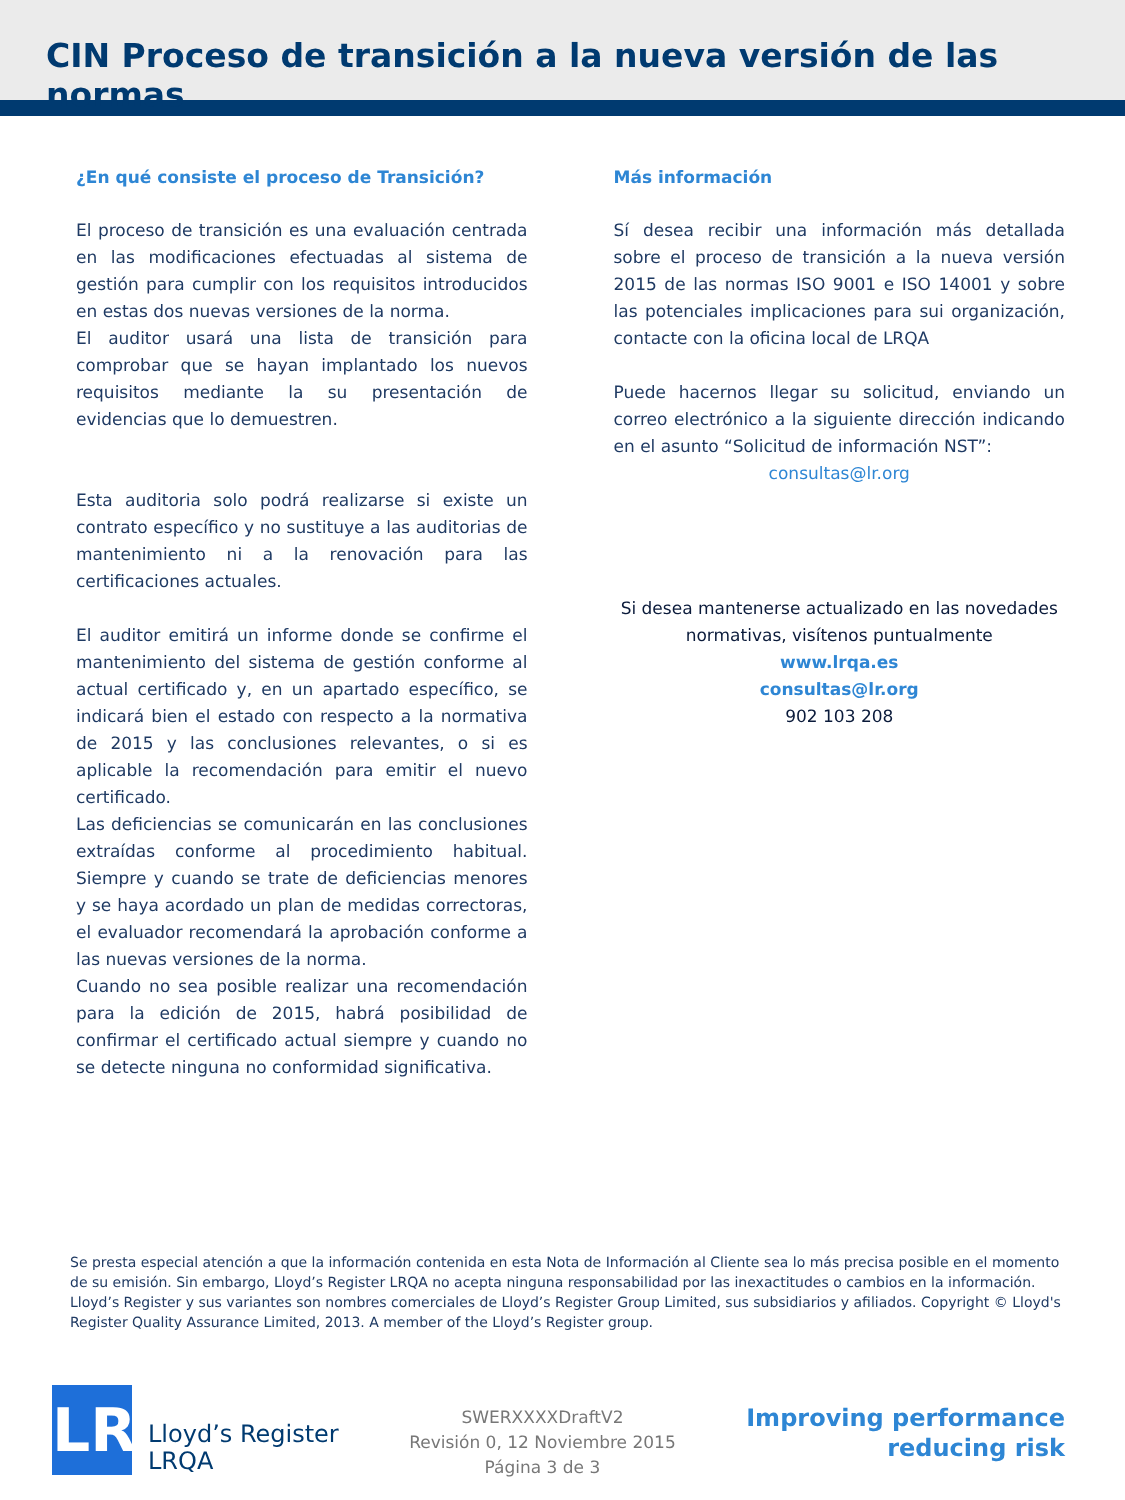CIN Proceso de transición a la nueva versión de las normas
¿En qué consiste el proceso de Transición?
El proceso de transición es una evaluación centrada en las modificaciones efectuadas al sistema de gestión para cumplir con los requisitos introducidos en estas dos nuevas versiones de la norma.
El auditor usará una lista de transición para comprobar que se hayan implantado los nuevos requisitos mediante la su presentación de evidencias que lo demuestren.
Esta auditoria solo podrá realizarse si existe un contrato específico y no sustituye a las auditorias de mantenimiento ni a la renovación para las certificaciones actuales.
El auditor emitirá un informe donde se confirme el mantenimiento del sistema de gestión conforme al actual certificado y, en un apartado específico, se indicará bien el estado con respecto a la normativa de 2015 y las conclusiones relevantes, o si es aplicable la recomendación para emitir el nuevo certificado.
Las deficiencias se comunicarán en las conclusiones extraídas conforme al procedimiento habitual. Siempre y cuando se trate de deficiencias menores y se haya acordado un plan de medidas correctoras, el evaluador recomendará la aprobación conforme a las nuevas versiones de la norma.
Cuando no sea posible realizar una recomendación para la edición de 2015, habrá posibilidad de confirmar el certificado actual siempre y cuando no se detecte ninguna no conformidad significativa.
Más información
Sí desea recibir una información más detallada sobre el proceso de transición a la nueva versión 2015 de las normas ISO 9001 e ISO 14001 y sobre las potenciales implicaciones para sui organización, contacte con la oficina local de LRQA
Puede hacernos llegar su solicitud, enviando un correo electrónico a la siguiente dirección indicando en el asunto “Solicitud de información NST”:
consultas@lr.org
Si desea mantenerse actualizado en las novedades normativas, visítenos puntualmente
www.lrqa.es
consultas@lr.org
902 103 208
Se presta especial atención a que la información contenida en esta Nota de Información al Cliente sea lo más precisa posible en el momento de su emisión. Sin embargo, Lloyd’s Register LRQA no acepta ninguna responsabilidad por las inexactitudes o cambios en la información. Lloyd’s Register y sus variantes son nombres comerciales de Lloyd’s Register Group Limited, sus subsidiarios y afiliados. Copyright © Lloyd's Register Quality Assurance Limited, 2013. A member of the Lloyd’s Register group.
LR
Lloyd’s Register
LRQA
SWERXXXXDraftV2
Revisión 0, 12 Noviembre 2015
Página 3 de 3
Improving performance
reducing risk